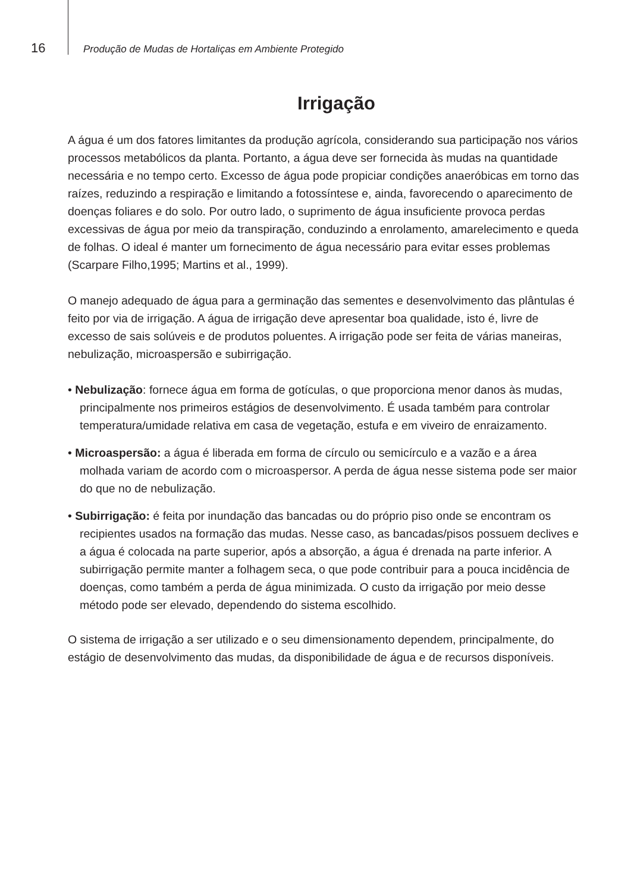16 Produção de Mudas de Hortaliças em Ambiente Protegido
Irrigação
A água é um dos fatores limitantes da produção agrícola, considerando sua participação nos vários processos metabólicos da planta. Portanto, a água deve ser fornecida às mudas na quantidade necessária e no tempo certo. Excesso de água pode propiciar condições anaeróbicas em torno das raízes, reduzindo a respiração e limitando a fotossíntese e, ainda, favorecendo o aparecimento de doenças foliares e do solo. Por outro lado, o suprimento de água insuficiente provoca perdas excessivas de água por meio da transpiração, conduzindo a enrolamento, amarelecimento e queda de folhas. O ideal é manter um fornecimento de água necessário para evitar esses problemas (Scarpare Filho,1995; Martins et al., 1999).
O manejo adequado de água para a germinação das sementes e desenvolvimento das plântulas é feito por via de irrigação. A água de irrigação deve apresentar boa qualidade, isto é, livre de excesso de sais solúveis e de produtos poluentes. A irrigação pode ser feita de várias maneiras, nebulização, microaspersão e subirrigação.
• Nebulização: fornece água em forma de gotículas, o que proporciona menor danos às mudas, principalmente nos primeiros estágios de desenvolvimento. É usada também para controlar temperatura/umidade relativa em casa de vegetação, estufa e em viveiro de enraizamento.
• Microaspersão: a água é liberada em forma de círculo ou semicírculo e a vazão e a área molhada variam de acordo com o microaspersor. A perda de água nesse sistema pode ser maior do que no de nebulização.
• Subirrigação: é feita por inundação das bancadas ou do próprio piso onde se encontram os recipientes usados na formação das mudas. Nesse caso, as bancadas/pisos possuem declives e a água é colocada na parte superior, após a absorção, a água é drenada na parte inferior. A subirrigação permite manter a folhagem seca, o que pode contribuir para a pouca incidência de doenças, como também a perda de água minimizada. O custo da irrigação por meio desse método pode ser elevado, dependendo do sistema escolhido.
O sistema de irrigação a ser utilizado e o seu dimensionamento dependem, principalmente, do estágio de desenvolvimento das mudas, da disponibilidade de água e de recursos disponíveis.